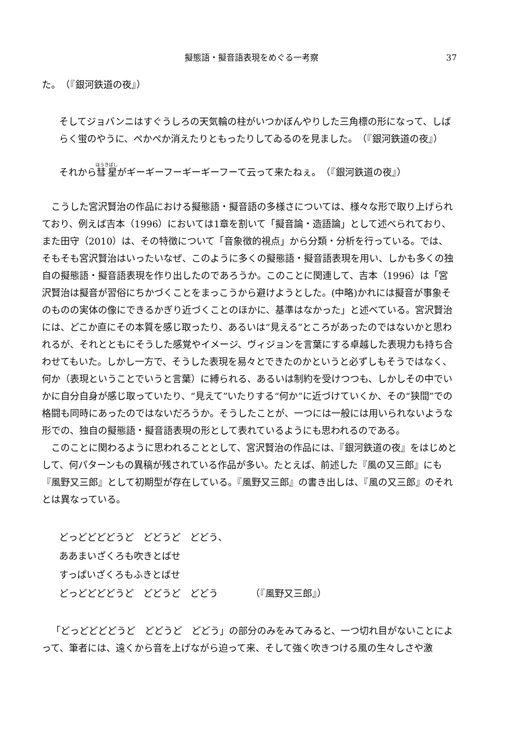擬態語・擬音語表現をめぐる一考察 37
た。　（『銀河鉄道の夜』）
そしてジョバンニはすぐうしろの天気輪の柱がいつかぼんやりした三角標の形になって、しばらく蛍のやうに、ぺかぺか消えたりともったりしてゐるのを見ました。　（『銀河鉄道の夜』）
それから彗星がギーギーフーギーギーフーて云って来たねぇ。　（『銀河鉄道の夜』）
こうした宮沢賢治の作品における擬態語・擬音語の多様さについては、様々な形で取り上げられており、例えば吉本（1996）においては1章を割いて「擬音論・造語論」として述べられており、また田守（2010）は、その特徴について「音象徴的視点」から分類・分析を行っている。では、そもそも宮沢賢治はいったいなぜ、このように多くの擬態語・擬音語表現を用い、しかも多くの独自の擬態語・擬音語表現を作り出したのであろうか。このことに関連して、吉本（1996）は「宮沢賢治は擬音が習俗にちかづくことをまっこうから避けようとした。(中略)かれには擬音が事象そのものの実体の像にできるかぎり近づくことのほかに、基準はなかった」と述べている。宮沢賢治には、どこか直にその本質を感じ取ったり、あるいは“見える”ところがあったのではないかと思われるが、それとともにそうした感覚やイメージ、ヴィジョンを言葉にする卓越した表現力も持ち合わせてもいた。しかし一方で、そうした表現を易々とできたのかというと必ずしもそうではなく、何か（表現ということでいうと言葉）に縛られる、あるいは制約を受けつつも、しかしその中でいかに自分自身が感じ取っていたり、“見えて”いたりする“何か”に近づけていくか、その“狭間”での格闘も同時にあったのではないだろうか。そうしたことが、一つには一般には用いられないような形での、独自の擬態語・擬音語表現の形として表れているようにも思われるのである。
このことに関わるように思われることとして、宮沢賢治の作品には、『銀河鉄道の夜』をはじめとして、何パターンもの異稿が残されている作品が多い。たとえば、前述した『風の又三郎』にも『風野又三郎』として初期型が存在している。『風野又三郎』の書き出しは、『風の又三郎』のそれとは異なっている。
どっどどどどうど　どどうど　どどう、
ああまいざくろも吹きとばせ
すっぱいざくろもふきとばせ
どっどどどどうど　どどうど　どどう　　　　（『風野又三郎』）
「どっどどどどうど　どどうど　どどう」の部分のみをみてみると、一つ切れ目がないことによって、筆者には、遠くから音を上げながら迫って来、そして強く吹きつける風の生々しさや激